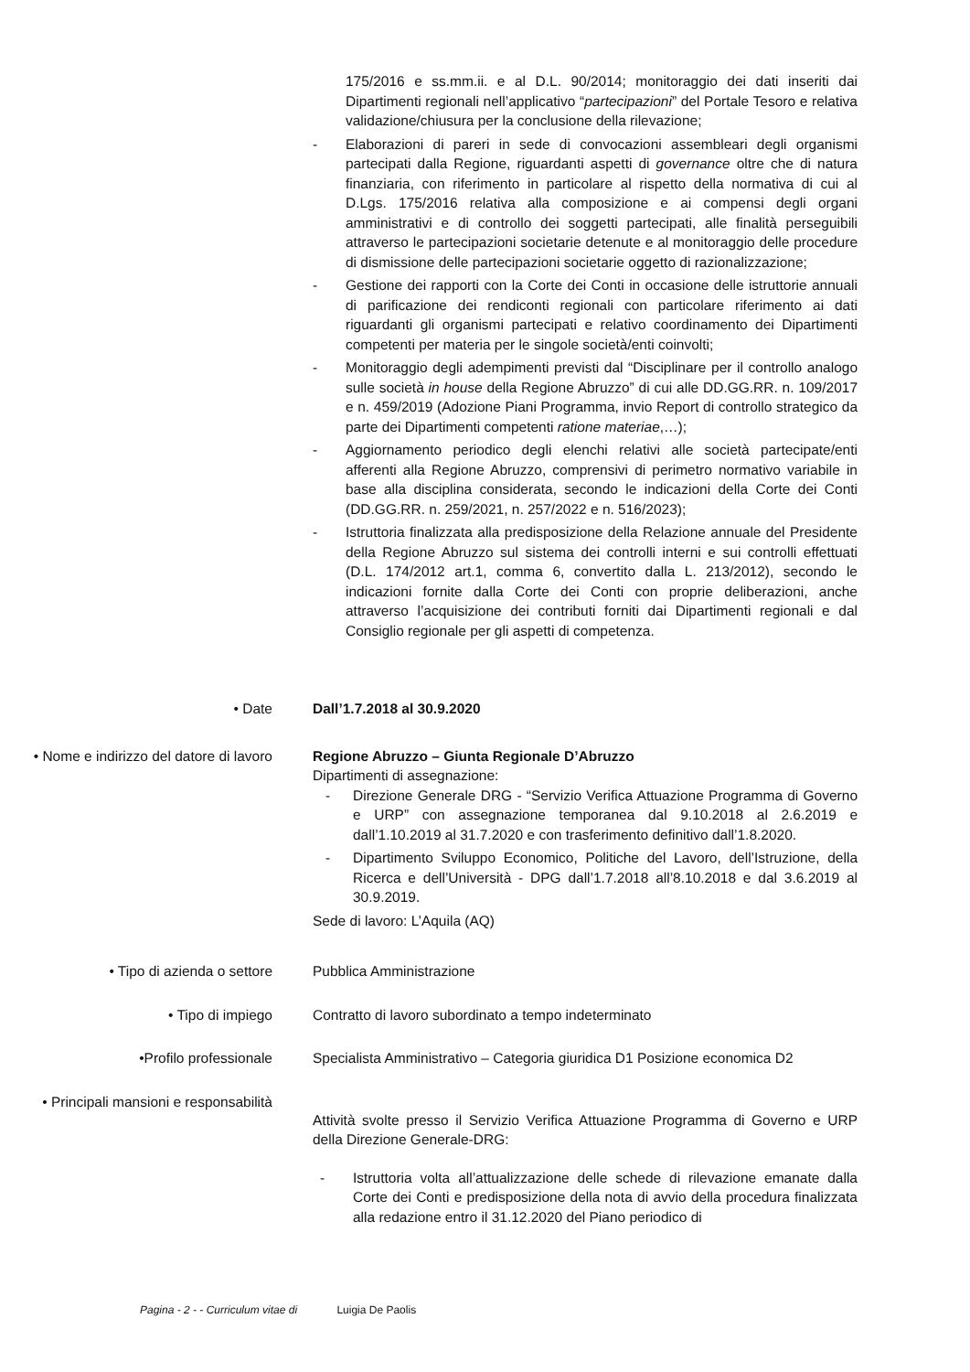175/2016 e ss.mm.ii. e al D.L. 90/2014; monitoraggio dei dati inseriti dai Dipartimenti regionali nell’applicativo “partecipazioni” del Portale Tesoro e relativa validazione/chiusura per la conclusione della rilevazione;
- Elaborazioni di pareri in sede di convocazioni assembleari degli organismi partecipati dalla Regione, riguardanti aspetti di governance oltre che di natura finanziaria, con riferimento in particolare al rispetto della normativa di cui al D.Lgs. 175/2016 relativa alla composizione e ai compensi degli organi amministrativi e di controllo dei soggetti partecipati, alle finalità perseguibili attraverso le partecipazioni societarie detenute e al monitoraggio delle procedure di dismissione delle partecipazioni societarie oggetto di razionalizzazione;
- Gestione dei rapporti con la Corte dei Conti in occasione delle istruttorie annuali di parificazione dei rendiconti regionali con particolare riferimento ai dati riguardanti gli organismi partecipati e relativo coordinamento dei Dipartimenti competenti per materia per le singole società/enti coinvolti;
- Monitoraggio degli adempimenti previsti dal “Disciplinare per il controllo analogo sulle società in house della Regione Abruzzo” di cui alle DD.GG.RR. n. 109/2017 e n. 459/2019 (Adozione Piani Programma, invio Report di controllo strategico da parte dei Dipartimenti competenti ratione materiae,…);
- Aggiornamento periodico degli elenchi relativi alle società partecipate/enti afferenti alla Regione Abruzzo, comprensivi di perimetro normativo variabile in base alla disciplina considerata, secondo le indicazioni della Corte dei Conti (DD.GG.RR. n. 259/2021, n. 257/2022 e n. 516/2023);
- Istruttoria finalizzata alla predisposizione della Relazione annuale del Presidente della Regione Abruzzo sul sistema dei controlli interni e sui controlli effettuati (D.L. 174/2012 art.1, comma 6, convertito dalla L. 213/2012), secondo le indicazioni fornite dalla Corte dei Conti con proprie deliberazioni, anche attraverso l’acquisizione dei contributi forniti dai Dipartimenti regionali e dal Consiglio regionale per gli aspetti di competenza.
• Date Dall’1.7.2018 al 30.9.2020
• Nome e indirizzo del datore di lavoro
Regione Abruzzo – Giunta Regionale D’Abruzzo
Dipartimenti di assegnazione:
- Direzione Generale DRG - “Servizio Verifica Attuazione Programma di Governo e URP” con assegnazione temporanea dal 9.10.2018 al 2.6.2019 e dall’1.10.2019 al 31.7.2020 e con trasferimento definitivo dall’1.8.2020.
- Dipartimento Sviluppo Economico, Politiche del Lavoro, dell’Istruzione, della Ricerca e dell’Università - DPG dall’1.7.2018 all’8.10.2018 e dal 3.6.2019 al 30.9.2019.
Sede di lavoro: L’Aquila (AQ)
• Tipo di azienda o settore Pubblica Amministrazione
• Tipo di impiego Contratto di lavoro subordinato a tempo indeterminato
•Profilo professionale Specialista Amministrativo – Categoria giuridica D1 Posizione economica D2
• Principali mansioni e responsabilità
Attività svolte presso il Servizio Verifica Attuazione Programma di Governo e URP della Direzione Generale-DRG:
- Istruttoria volta all’attualizzazione delle schede di rilevazione emanate dalla Corte dei Conti e predisposizione della nota di avvio della procedura finalizzata alla redazione entro il 31.12.2020 del Piano periodico di
Pagina - 2 - - Curriculum vitae di Luigia De Paolis